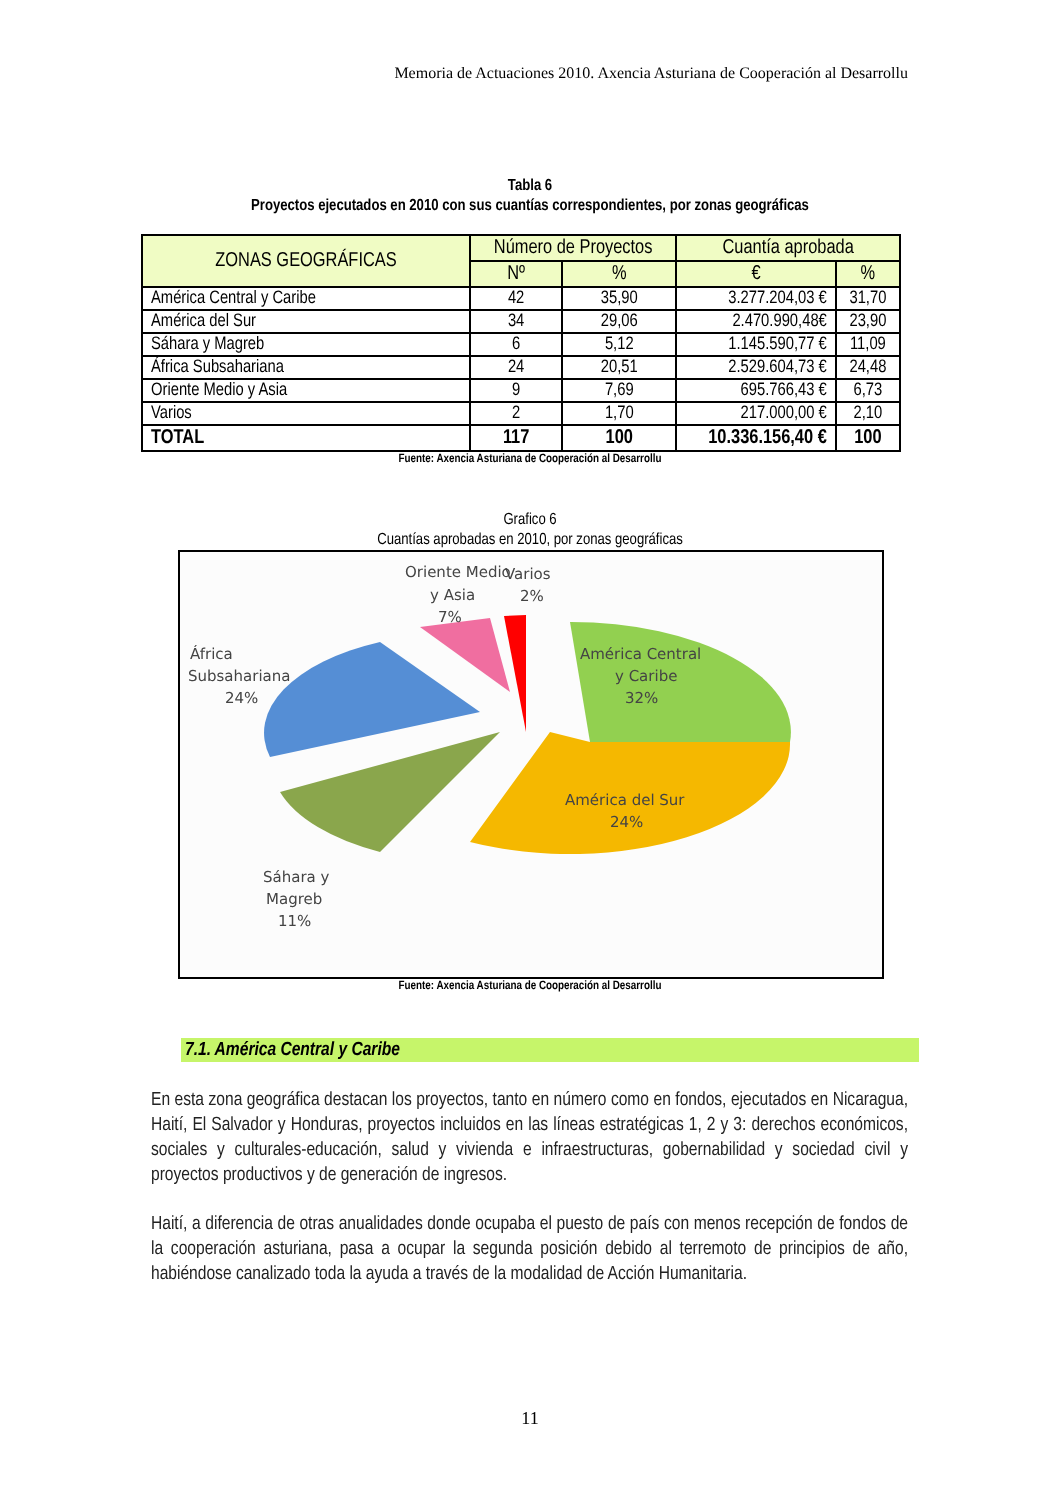Memoria de Actuaciones 2010. Axencia Asturiana de Cooperación al Desarrollu
Tabla 6
Proyectos ejecutados en 2010 con sus cuantías correspondientes, por zonas geográficas
| ZONAS GEOGRÁFICAS | Número de Proyectos | | Cuantía aprobada | |
| --- | --- | --- | --- | --- |
| | Nº | % | € | % |
| América Central y Caribe | 42 | 35,90 | 3.277.204,03 € | 31,70 |
| América del Sur | 34 | 29,06 | 2.470.990,48€ | 23,90 |
| Sáhara y Magreb | 6 | 5,12 | 1.145.590,77 € | 11,09 |
| África Subsahariana | 24 | 20,51 | 2.529.604,73 € | 24,48 |
| Oriente Medio y Asia | 9 | 7,69 | 695.766,43 € | 6,73 |
| Varios | 2 | 1,70 | 217.000,00 € | 2,10 |
| TOTAL | 117 | 100 | 10.336.156,40 € | 100 |
Fuente: Axencia Asturiana de Cooperación al Desarrollu
Grafico 6
Cuantías aprobadas en 2010, por zonas geográficas
Oriente Medio
y Asia
7%
Varios
2%
África
Subsahariana
24%
América Central
y Caribe
32%
América del Sur
24%
Sáhara y
Magreb
11%
Fuente: Axencia Asturiana de Cooperación al Desarrollu
7.1. América Central y Caribe
En esta zona geográfica destacan los proyectos, tanto en número como en fondos, ejecutados en Nicaragua, Haití, El Salvador y Honduras, proyectos incluidos en las líneas estratégicas 1, 2 y 3: derechos económicos, sociales y culturales-educación, salud y vivienda e infraestructuras, gobernabilidad y sociedad civil y proyectos productivos y de generación de ingresos.
Haití, a diferencia de otras anualidades donde ocupaba el puesto de país con menos recepción de fondos de la cooperación asturiana, pasa a ocupar la segunda posición debido al terremoto de principios de año, habiéndose canalizado toda la ayuda a través de la modalidad de Acción Humanitaria.
11